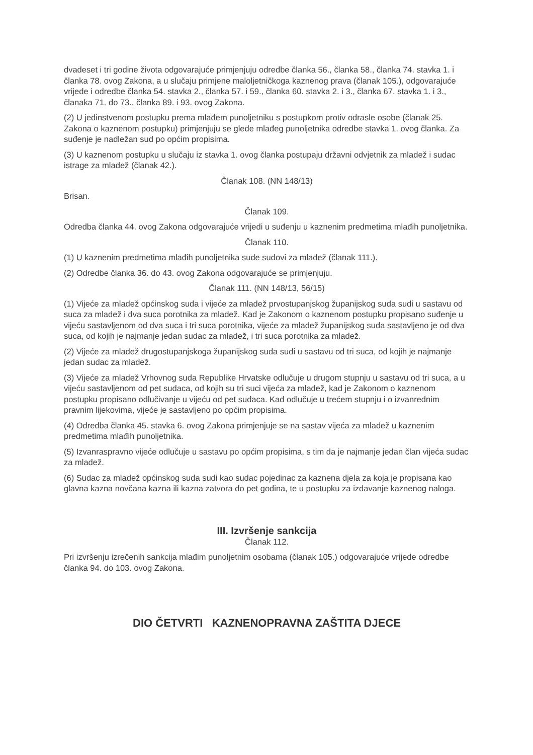dvadeset i tri godine života odgovarajuće primjenjuju odredbe članka 56., članka 58., članka 74. stavka 1. i članka 78. ovog Zakona, a u slučaju primjene maloljetničkoga kaznenog prava (članak 105.), odgovarajuće vrijede i odredbe članka 54. stavka 2., članka 57. i 59., članka 60. stavka 2. i 3., članka 67. stavka 1. i 3., članaka 71. do 73., članka 89. i 93. ovog Zakona.
(2) U jedinstvenom postupku prema mlađem punoljetniku s postupkom protiv odrasle osobe (članak 25. Zakona o kaznenom postupku) primjenjuju se glede mlađeg punoljetnika odredbe stavka 1. ovog članka. Za suđenje je nadležan sud po općim propisima.
(3) U kaznenom postupku u slučaju iz stavka 1. ovog članka postupaju državni odvjetnik za mladež i sudac istrage za mladež (članak 42.).
Članak 108. (NN 148/13)
Brisan.
Članak 109.
Odredba članka 44. ovog Zakona odgovarajuće vrijedi u suđenju u kaznenim predmetima mlađih punoljetnika.
Članak 110.
(1) U kaznenim predmetima mlađih punoljetnika sude sudovi za mladež (članak 111.).
(2) Odredbe članka 36. do 43. ovog Zakona odgovarajuće se primjenjuju.
Članak 111. (NN 148/13, 56/15)
(1) Vijeće za mladež općinskog suda i vijeće za mladež prvostupanjskog županijskog suda sudi u sastavu od suca za mladež i dva suca porotnika za mladež. Kad je Zakonom o kaznenom postupku propisano suđenje u vijeću sastavljenom od dva suca i tri suca porotnika, vijeće za mladež županijskog suda sastavljeno je od dva suca, od kojih je najmanje jedan sudac za mladež, i tri suca porotnika za mladež.
(2) Vijeće za mladež drugostupanjskoga županijskog suda sudi u sastavu od tri suca, od kojih je najmanje jedan sudac za mladež.
(3) Vijeće za mladež Vrhovnog suda Republike Hrvatske odlučuje u drugom stupnju u sastavu od tri suca, a u vijeću sastavljenom od pet sudaca, od kojih su tri suci vijeća za mladež, kad je Zakonom o kaznenom postupku propisano odlučivanje u vijeću od pet sudaca. Kad odlučuje u trećem stupnju i o izvanrednim pravnim lijekovima, vijeće je sastavljeno po općim propisima.
(4) Odredba članka 45. stavka 6. ovog Zakona primjenjuje se na sastav vijeća za mladež u kaznenim predmetima mlađih punoljetnika.
(5) Izvanraspravno vijeće odlučuje u sastavu po općim propisima, s tim da je najmanje jedan član vijeća sudac za mladež.
(6) Sudac za mladež općinskog suda sudi kao sudac pojedinac za kaznena djela za koja je propisana kao glavna kazna novčana kazna ili kazna zatvora do pet godina, te u postupku za izdavanje kaznenog naloga.
III. Izvršenje sankcija
Članak 112.
Pri izvršenju izrečenih sankcija mlađim punoljetnim osobama (članak 105.) odgovarajuće vrijede odredbe članka 94. do 103. ovog Zakona.
DIO ČETVRTI KAZNENOPRAVNA ZAŠTITA DJECE